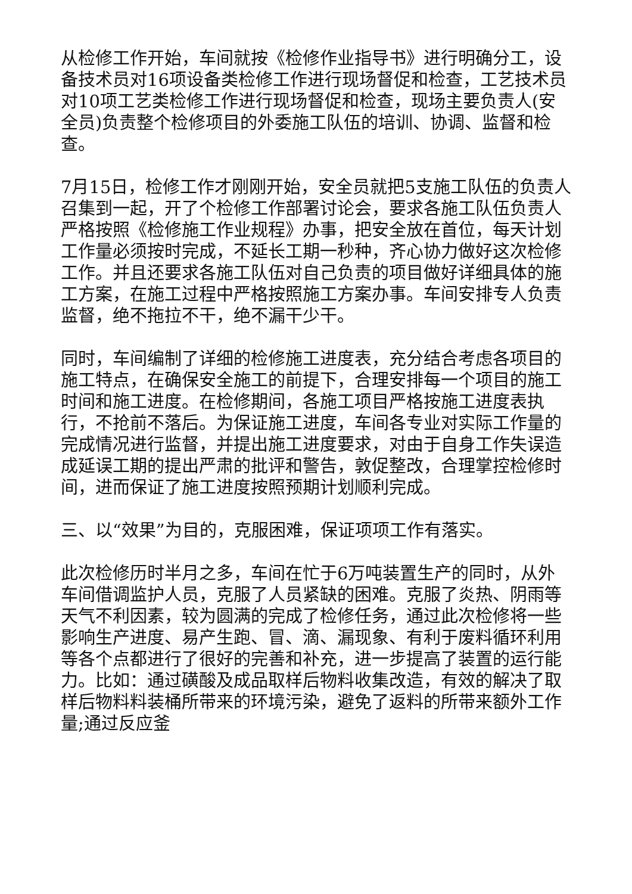从检修工作开始，车间就按《检修作业指导书》进行明确分工，设备技术员对16项设备类检修工作进行现场督促和检查，工艺技术员对10项工艺类检修工作进行现场督促和检查，现场主要负责人(安全员)负责整个检修项目的外委施工队伍的培训、协调、监督和检查。
7月15日，检修工作才刚刚开始，安全员就把5支施工队伍的负责人召集到一起，开了个检修工作部署讨论会，要求各施工队伍负责人严格按照《检修施工作业规程》办事，把安全放在首位，每天计划工作量必须按时完成，不延长工期一秒种，齐心协力做好这次检修工作。并且还要求各施工队伍对自己负责的项目做好详细具体的施工方案，在施工过程中严格按照施工方案办事。车间安排专人负责监督，绝不拖拉不干，绝不漏干少干。
同时，车间编制了详细的检修施工进度表，充分结合考虑各项目的施工特点，在确保安全施工的前提下，合理安排每一个项目的施工时间和施工进度。在检修期间，各施工项目严格按施工进度表执行，不抢前不落后。为保证施工进度，车间各专业对实际工作量的完成情况进行监督，并提出施工进度要求，对由于自身工作失误造成延误工期的提出严肃的批评和警告，敦促整改，合理掌控检修时间，进而保证了施工进度按照预期计划顺利完成。
三、以“效果”为目的，克服困难，保证项项工作有落实。
此次检修历时半月之多，车间在忙于6万吨装置生产的同时，从外车间借调监护人员，克服了人员紧缺的困难。克服了炎热、阴雨等天气不利因素，较为圆满的完成了检修任务，通过此次检修将一些影响生产进度、易产生跑、冒、滴、漏现象、有利于废料循环利用等各个点都进行了很好的完善和补充，进一步提高了装置的运行能力。比如：通过磺酸及成品取样后物料收集改造，有效的解决了取样后物料料装桶所带来的环境污染，避免了返料的所带来额外工作量;通过反应釜